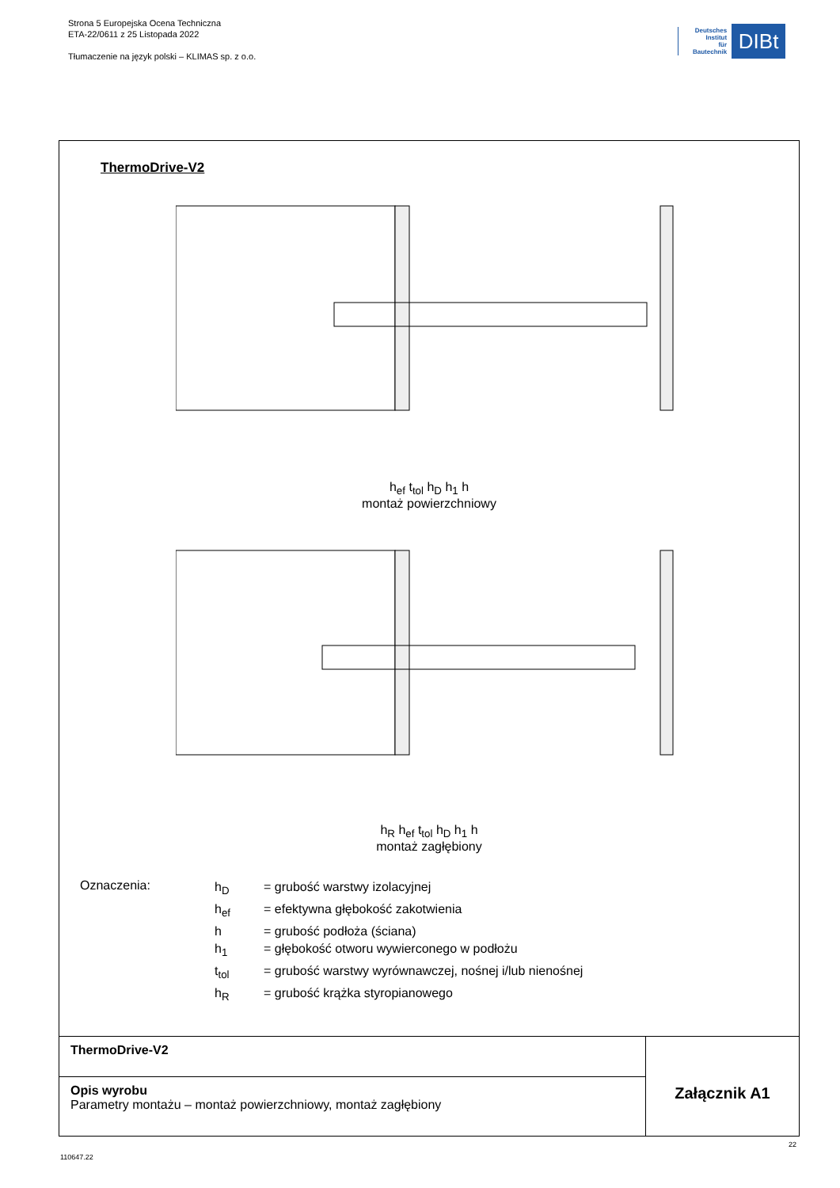Strona 5 Europejska Ocena Techniczna
ETA-22/0611 z 25 Listopada 2022
Tłumaczenie na język polski – KLIMAS sp. z o.o.
Deutsches
Institut
für
Bautechnik
DIBt
ThermoDrive-V2
h<sub>ef</sub> t<sub>tol</sub> h<sub>D</sub> h<sub>1</sub> h
montaż powierzchniowy
h<sub>R</sub> h<sub>ef</sub> t<sub>tol</sub> h<sub>D</sub> h<sub>1</sub> h
montaż zagłębiony
Oznaczenia:
| h<sub>D</sub> | = grubość warstwy izolacyjnej |
| h<sub>ef</sub> | = efektywna głębokość zakotwienia |
| h | = grubość podłoża (ściana) |
| h<sub>1</sub> | = głębokość otworu wywierconego w podłożu |
| t<sub>tol</sub> | = grubość warstwy wyrównawczej, nośnej i/lub nienośnej |
| h<sub>R</sub> | = grubość krążka styropianowego |
| ThermoDrive-V2 | Załącznik A1 |
| Opis wyrobu Parametry montażu – montaż powierzchniowy, montaż zagłębiony | |
22
110647.22